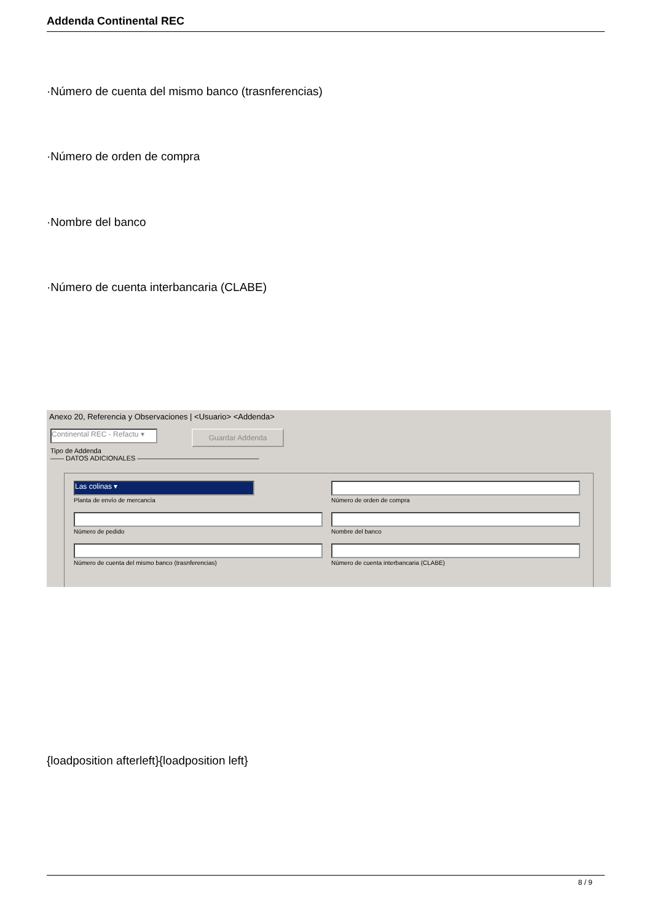Addenda Continental REC
·Número de cuenta del mismo banco (trasnferencias)
·Número de orden de compra
·Nombre del banco
·Número de cuenta interbancaria (CLABE)
Anexo 20, Referencia y Observaciones | <Usuario> <Addenda>
Continental REC - Refactu ▾
Guardar Addenda
Tipo de Addenda
—— DATOS ADICIONALES ——————————————————
Las colinas ▾
Planta de envío de mercancía
Número de orden de compra
Número de pedido Nombre del banco
Número de cuenta del mismo banco (trasnferencias) Número de cuenta interbancaria (CLABE)
{loadposition afterleft}{loadposition left}
8 / 9